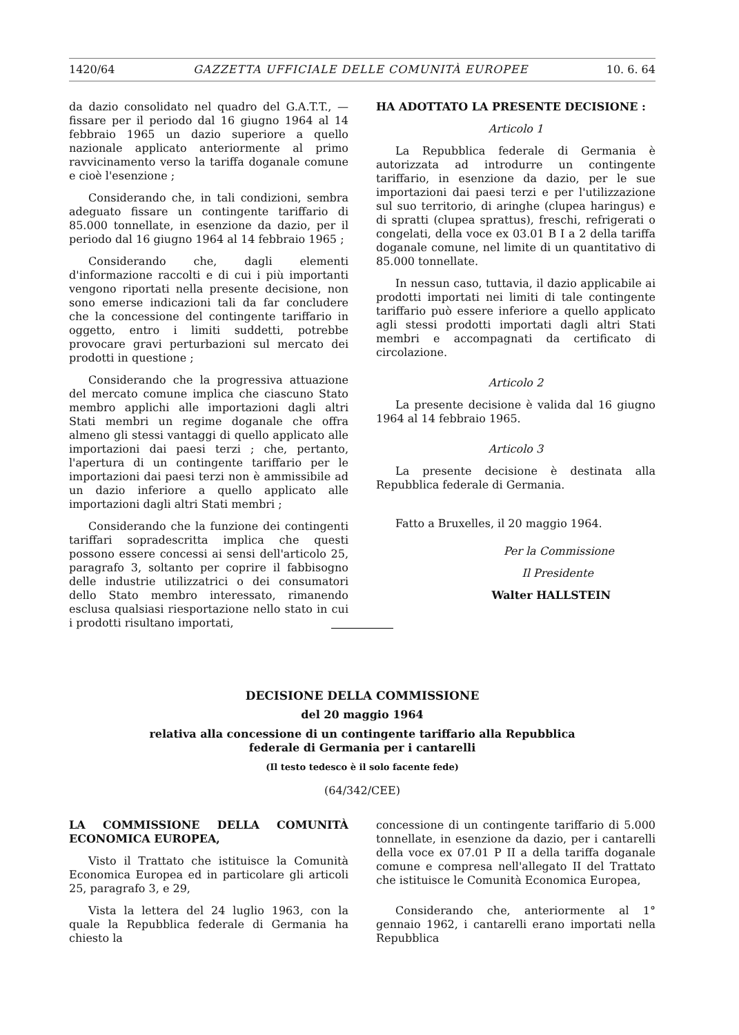1420/64 GAZZETTA UFFICIALE DELLE COMUNITÀ EUROPEE 10. 6. 64
da dazio consolidato nel quadro del G.A.T.T., — fissare per il periodo dal 16 giugno 1964 al 14 febbraio 1965 un dazio superiore a quello nazionale applicato anteriormente al primo ravvicinamento verso la tariffa doganale comune e cioè l'esenzione ;
Considerando che, in tali condizioni, sembra adeguato fissare un contingente tariffario di 85.000 tonnellate, in esenzione da dazio, per il periodo dal 16 giugno 1964 al 14 febbraio 1965 ;
Considerando che, dagli elementi d'informazione raccolti e di cui i più importanti vengono riportati nella presente decisione, non sono emerse indicazioni tali da far concludere che la concessione del contingente tariffario in oggetto, entro i limiti suddetti, potrebbe provocare gravi perturbazioni sul mercato dei prodotti in questione ;
Considerando che la progressiva attuazione del mercato comune implica che ciascuno Stato membro applichi alle importazioni dagli altri Stati membri un regime doganale che offra almeno gli stessi vantaggi di quello applicato alle importazioni dai paesi terzi ; che, pertanto, l'apertura di un contingente tariffario per le importazioni dai paesi terzi non è ammissibile ad un dazio inferiore a quello applicato alle importazioni dagli altri Stati membri ;
Considerando che la funzione dei contingenti tariffari sopradescritta implica che questi possono essere concessi ai sensi dell'articolo 25, paragrafo 3, soltanto per coprire il fabbisogno delle industrie utilizzatrici o dei consumatori dello Stato membro interessato, rimanendo esclusa qualsiasi riesportazione nello stato in cui i prodotti risultano importati,
HA ADOTTATO LA PRESENTE DECISIONE :
Articolo 1
La Repubblica federale di Germania è autorizzata ad introdurre un contingente tariffario, in esenzione da dazio, per le sue importazioni dai paesi terzi e per l'utilizzazione sul suo territorio, di aringhe (clupea haringus) e di spratti (clupea sprattus), freschi, refrigerati o congelati, della voce ex 03.01 B I a 2 della tariffa doganale comune, nel limite di un quantitativo di 85.000 tonnellate.
In nessun caso, tuttavia, il dazio applicabile ai prodotti importati nei limiti di tale contingente tariffario può essere inferiore a quello applicato agli stessi prodotti importati dagli altri Stati membri e accompagnati da certificato di circolazione.
Articolo 2
La presente decisione è valida dal 16 giugno 1964 al 14 febbraio 1965.
Articolo 3
La presente decisione è destinata alla Repubblica federale di Germania.
Fatto a Bruxelles, il 20 maggio 1964.
Per la Commissione
Il Presidente
Walter HALLSTEIN
DECISIONE DELLA COMMISSIONE
del 20 maggio 1964
relativa alla concessione di un contingente tariffario alla Repubblica
federale di Germania per i cantarelli
(Il testo tedesco è il solo facente fede)
(64/342/CEE)
LA COMMISSIONE DELLA COMUNITÀ ECONOMICA EUROPEA,
Visto il Trattato che istituisce la Comunità Economica Europea ed in particolare gli articoli 25, paragrafo 3, e 29,
Vista la lettera del 24 luglio 1963, con la quale la Repubblica federale di Germania ha chiesto la
concessione di un contingente tariffario di 5.000 tonnellate, in esenzione da dazio, per i cantarelli della voce ex 07.01 P II a della tariffa doganale comune e compresa nell'allegato II del Trattato che istituisce le Comunità Economica Europea,
Considerando che, anteriormente al 1° gennaio 1962, i cantarelli erano importati nella Repubblica